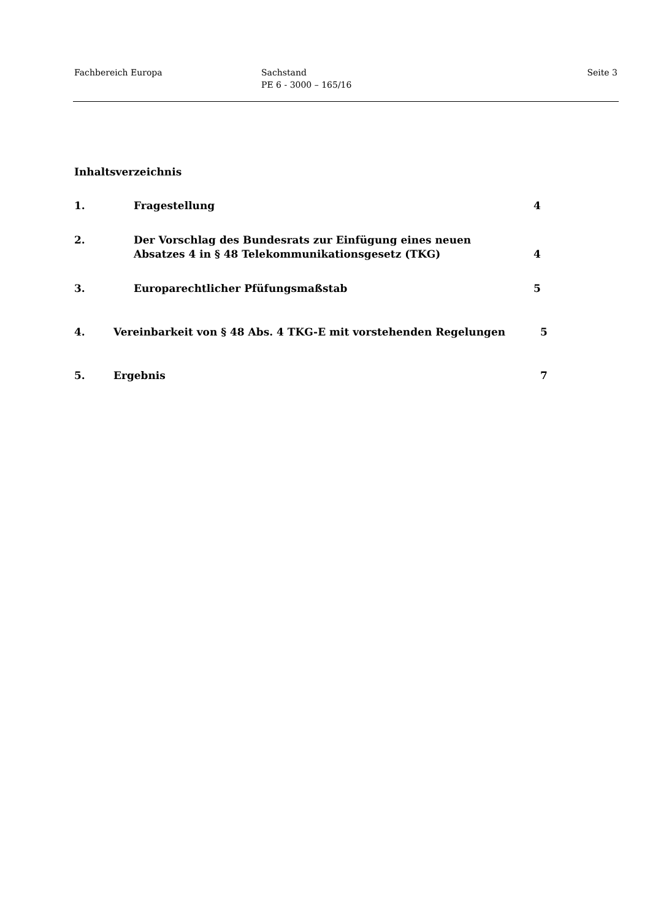Fachbereich Europa Sachstand
PE 6 - 3000 – 165/16
Seite 3
Inhaltsverzeichnis
1. Fragestellung 4
2. Der Vorschlag des Bundesrats zur Einfügung eines neuen
Absatzes 4 in § 48 Telekommunikationsgesetz (TKG) 4
3. Europarechtlicher Pfüfungsmaßstab 5
4. Vereinbarkeit von § 48 Abs. 4 TKG-E mit vorstehenden Regelungen 5
5. Ergebnis 7